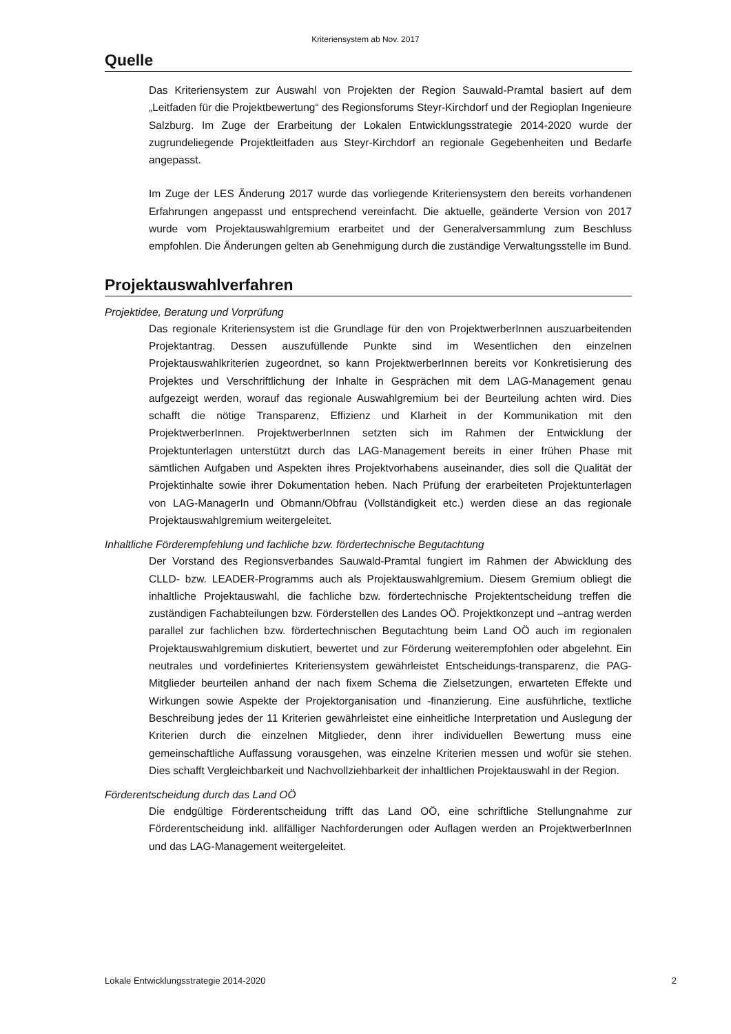Kriteriensystem ab Nov. 2017
Quelle
Das Kriteriensystem zur Auswahl von Projekten der Region Sauwald-Pramtal basiert auf dem „Leitfaden für die Projektbewertung“ des Regionsforums Steyr-Kirchdorf und der Regioplan Ingenieure Salzburg. Im Zuge der Erarbeitung der Lokalen Entwicklungsstrategie 2014-2020 wurde der zugrundeliegende Projektleitfaden aus Steyr-Kirchdorf an regionale Gegebenheiten und Bedarfe angepasst.
Im Zuge der LES Änderung 2017 wurde das vorliegende Kriteriensystem den bereits vorhandenen Erfahrungen angepasst und entsprechend vereinfacht. Die aktuelle, geänderte Version von 2017 wurde vom Projektauswahlgremium erarbeitet und der Generalversammlung zum Beschluss empfohlen. Die Änderungen gelten ab Genehmigung durch die zuständige Verwaltungsstelle im Bund.
Projektauswahlverfahren
Projektidee, Beratung und Vorprüfung
Das regionale Kriteriensystem ist die Grundlage für den von ProjektwerberInnen auszuarbeitenden Projektantrag. Dessen auszufüllende Punkte sind im Wesentlichen den einzelnen Projektauswahlkriterien zugeordnet, so kann ProjektwerberInnen bereits vor Konkretisierung des Projektes und Verschriftlichung der Inhalte in Gesprächen mit dem LAG-Management genau aufgezeigt werden, worauf das regionale Auswahlgremium bei der Beurteilung achten wird. Dies schafft die nötige Transparenz, Effizienz und Klarheit in der Kommunikation mit den ProjektwerberInnen. ProjektwerberInnen setzten sich im Rahmen der Entwicklung der Projektunterlagen unterstützt durch das LAG-Management bereits in einer frühen Phase mit sämtlichen Aufgaben und Aspekten ihres Projektvorhabens auseinander, dies soll die Qualität der Projektinhalte sowie ihrer Dokumentation heben. Nach Prüfung der erarbeiteten Projektunterlagen von LAG-ManagerIn und Obmann/Obfrau (Vollständigkeit etc.) werden diese an das regionale Projektauswahlgremium weitergeleitet.
Inhaltliche Förderempfehlung und fachliche bzw. fördertechnische Begutachtung
Der Vorstand des Regionsverbandes Sauwald-Pramtal fungiert im Rahmen der Abwicklung des CLLD- bzw. LEADER-Programms auch als Projektauswahlgremium. Diesem Gremium obliegt die inhaltliche Projektauswahl, die fachliche bzw. fördertechnische Projektentscheidung treffen die zuständigen Fachabteilungen bzw. Förderstellen des Landes OÖ. Projektkonzept und –antrag werden parallel zur fachlichen bzw. fördertechnischen Begutachtung beim Land OÖ auch im regionalen Projektauswahlgremium diskutiert, bewertet und zur Förderung weiterempfohlen oder abgelehnt. Ein neutrales und vordefiniertes Kriteriensystem gewährleistet Entscheidungs-transparenz, die PAG-Mitglieder beurteilen anhand der nach fixem Schema die Zielsetzungen, erwarteten Effekte und Wirkungen sowie Aspekte der Projektorganisation und -finanzierung. Eine ausführliche, textliche Beschreibung jedes der 11 Kriterien gewährleistet eine einheitliche Interpretation und Auslegung der Kriterien durch die einzelnen Mitglieder, denn ihrer individuellen Bewertung muss eine gemeinschaftliche Auffassung vorausgehen, was einzelne Kriterien messen und wofür sie stehen. Dies schafft Vergleichbarkeit und Nachvollziehbarkeit der inhaltlichen Projektauswahl in der Region.
Förderentscheidung durch das Land OÖ
Die endgültige Förderentscheidung trifft das Land OÖ, eine schriftliche Stellungnahme zur Förderentscheidung inkl. allfälliger Nachforderungen oder Auflagen werden an ProjektwerberInnen und das LAG-Management weitergeleitet.
Lokale Entwicklungsstrategie 2014-2020 2